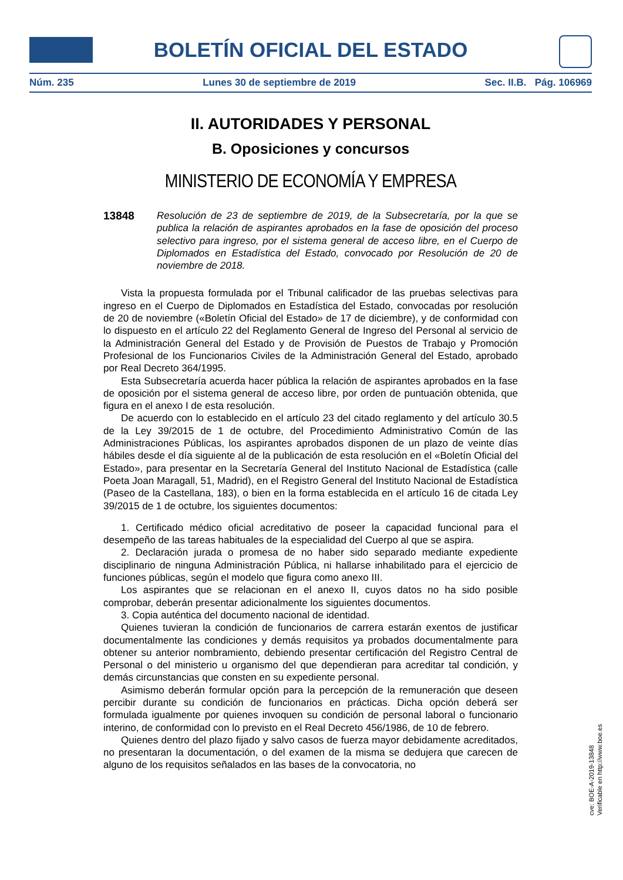BOLETÍN OFICIAL DEL ESTADO
Núm. 235 Lunes 30 de septiembre de 2019 Sec. II.B. Pág. 106969
II. AUTORIDADES Y PERSONAL
B. Oposiciones y concursos
MINISTERIO DE ECONOMÍA Y EMPRESA
13848 Resolución de 23 de septiembre de 2019, de la Subsecretaría, por la que se publica la relación de aspirantes aprobados en la fase de oposición del proceso selectivo para ingreso, por el sistema general de acceso libre, en el Cuerpo de Diplomados en Estadística del Estado, convocado por Resolución de 20 de noviembre de 2018.
Vista la propuesta formulada por el Tribunal calificador de las pruebas selectivas para ingreso en el Cuerpo de Diplomados en Estadística del Estado, convocadas por resolución de 20 de noviembre («Boletín Oficial del Estado» de 17 de diciembre), y de conformidad con lo dispuesto en el artículo 22 del Reglamento General de Ingreso del Personal al servicio de la Administración General del Estado y de Provisión de Puestos de Trabajo y Promoción Profesional de los Funcionarios Civiles de la Administración General del Estado, aprobado por Real Decreto 364/1995.
Esta Subsecretaría acuerda hacer pública la relación de aspirantes aprobados en la fase de oposición por el sistema general de acceso libre, por orden de puntuación obtenida, que figura en el anexo I de esta resolución.
De acuerdo con lo establecido en el artículo 23 del citado reglamento y del artículo 30.5 de la Ley 39/2015 de 1 de octubre, del Procedimiento Administrativo Común de las Administraciones Públicas, los aspirantes aprobados disponen de un plazo de veinte días hábiles desde el día siguiente al de la publicación de esta resolución en el «Boletín Oficial del Estado», para presentar en la Secretaría General del Instituto Nacional de Estadística (calle Poeta Joan Maragall, 51, Madrid), en el Registro General del Instituto Nacional de Estadística (Paseo de la Castellana, 183), o bien en la forma establecida en el artículo 16 de citada Ley 39/2015 de 1 de octubre, los siguientes documentos:
1. Certificado médico oficial acreditativo de poseer la capacidad funcional para el desempeño de las tareas habituales de la especialidad del Cuerpo al que se aspira.
2. Declaración jurada o promesa de no haber sido separado mediante expediente disciplinario de ninguna Administración Pública, ni hallarse inhabilitado para el ejercicio de funciones públicas, según el modelo que figura como anexo III.
Los aspirantes que se relacionan en el anexo II, cuyos datos no ha sido posible comprobar, deberán presentar adicionalmente los siguientes documentos.
3. Copia auténtica del documento nacional de identidad.
Quienes tuvieran la condición de funcionarios de carrera estarán exentos de justificar documentalmente las condiciones y demás requisitos ya probados documentalmente para obtener su anterior nombramiento, debiendo presentar certificación del Registro Central de Personal o del ministerio u organismo del que dependieran para acreditar tal condición, y demás circunstancias que consten en su expediente personal.
Asimismo deberán formular opción para la percepción de la remuneración que deseen percibir durante su condición de funcionarios en prácticas. Dicha opción deberá ser formulada igualmente por quienes invoquen su condición de personal laboral o funcionario interino, de conformidad con lo previsto en el Real Decreto 456/1986, de 10 de febrero.
Quienes dentro del plazo fijado y salvo casos de fuerza mayor debidamente acreditados, no presentaran la documentación, o del examen de la misma se dedujera que carecen de alguno de los requisitos señalados en las bases de la convocatoria, no
cve: BOE-A-2019-13848
Verificable en http://www.boe.es